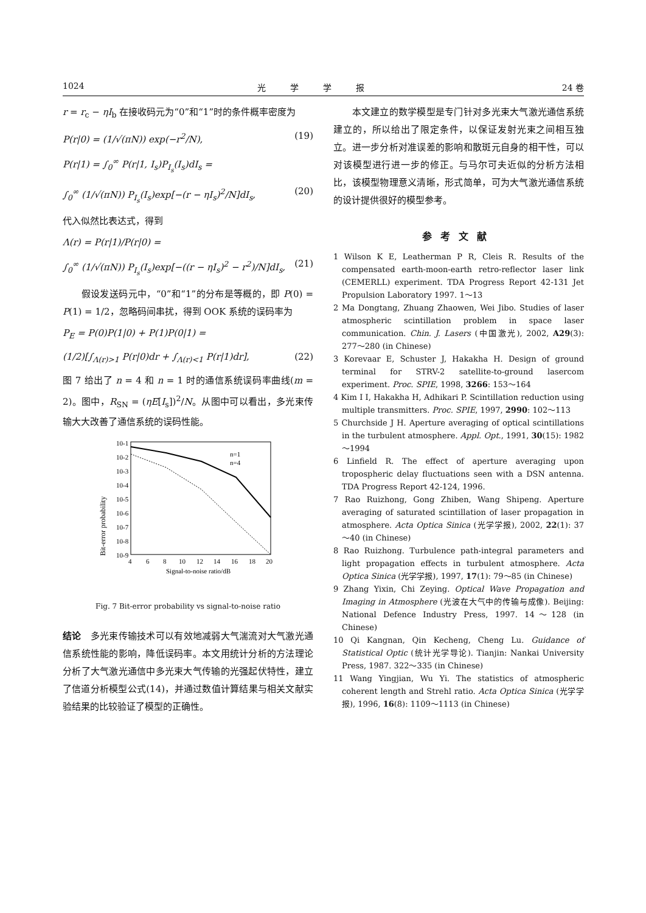1024 光学学报 24 卷
r = r<sub>c</sub> − ηI<sub>b</sub> 在接收码元为“0”和“1”时的条件概率密度为
P(r|0) = (1/√(πN)) exp(−r<sup>2</sup>/N), (19)
P(r|1) = ∫<sub>0</sub><sup>∞</sup> P(r|1, I<sub>s</sub>)P<sub>I<sub>s</sub></sub>(I<sub>s</sub>)dI<sub>s</sub> =
∫<sub>0</sub><sup>∞</sup> (1/√(πN)) P<sub>I<sub>s</sub></sub>(I<sub>s</sub>)exp[−(r − ηI<sub>s</sub>)<sup>2</sup>/N]dI<sub>s</sub>, (20)
代入似然比表达式，得到
Λ(r) = P(r|1)/P(r|0) =
∫<sub>0</sub><sup>∞</sup> (1/√(πN)) P<sub>I<sub>s</sub></sub>(I<sub>s</sub>)exp[−((r − ηI<sub>s</sub>)<sup>2</sup> − r<sup>2</sup>)/N]dI<sub>s</sub>, (21)
　　假设发送码元中，“0”和“1”的分布是等概的，即 P(0) = P(1) = 1/2，忽略码间串扰，得到 OOK 系统的误码率为
P<sub>E</sub> = P(0)P(1|0) + P(1)P(0|1) =
(1/2)[∫<sub>Λ(r)>1</sub> P(r|0)dr + ∫<sub>Λ(r)<1</sub> P(r|1)dr], (22)
图 7 给出了 n = 4 和 n = 1 时的通信系统误码率曲线(m = 2)。图中，R<sub>SN</sub> = (ηE[I<sub>s</sub>])<sup>2</sup>/N。从图中可以看出，多光束传输大大改善了通信系统的误码性能。
Bit-error probability
10-1
10-2
10-3
10-4
10-5
10-6
10-7
10-8
10-9
4
6
8
10
12
14
16
18
20
Signal-to-noise ratio/dB
n=1
n=4
Fig. 7 Bit-error probability vs signal-to-noise ratio
结论　多光束传输技术可以有效地减弱大气湍流对大气激光通信系统性能的影响，降低误码率。本文用统计分析的方法理论分析了大气激光通信中多光束大气传输的光强起伏特性，建立了信道分析模型公式(14)，并通过数值计算结果与相关文献实验结果的比较验证了模型的正确性。
　　本文建立的数学模型是专门针对多光束大气激光通信系统建立的，所以给出了限定条件，以保证发射光束之间相互独立。进一步分析对准误差的影响和散斑元自身的相干性，可以对该模型进行进一步的修正。与马尔可夫近似的分析方法相比，该模型物理意义清晰，形式简单，可为大气激光通信系统的设计提供很好的模型参考。
参考文献
1 Wilson K E, Leatherman P R, Cleis R. Results of the compensated earth-moon-earth retro-reflector laser link (CEMERLL) experiment. TDA Progress Report 42-131 Jet Propulsion Laboratory 1997. 1～13
2 Ma Dongtang, Zhuang Zhaowen, Wei Jibo. Studies of laser atmospheric scintillation problem in space laser communication. Chin. J. Lasers (中国激光), 2002, A29(3): 277～280 (in Chinese)
3 Korevaar E, Schuster J, Hakakha H. Design of ground terminal for STRV-2 satellite-to-ground lasercom experiment. Proc. SPIE, 1998, 3266: 153～164
4 Kim I I, Hakakha H, Adhikari P. Scintillation reduction using multiple transmitters. Proc. SPIE, 1997, 2990: 102～113
5 Churchside J H. Aperture averaging of optical scintillations in the turbulent atmosphere. Appl. Opt., 1991, 30(15): 1982～1994
6 Linfield R. The effect of aperture averaging upon tropospheric delay fluctuations seen with a DSN antenna. TDA Progress Report 42-124, 1996.
7 Rao Ruizhong, Gong Zhiben, Wang Shipeng. Aperture averaging of saturated scintillation of laser propagation in atmosphere. Acta Optica Sinica (光学学报), 2002, 22(1): 37～40 (in Chinese)
8 Rao Ruizhong. Turbulence path-integral parameters and light propagation effects in turbulent atmosphere. Acta Optica Sinica (光学学报), 1997, 17(1): 79～85 (in Chinese)
9 Zhang Yixin, Chi Zeying. Optical Wave Propagation and Imaging in Atmosphere (光波在大气中的传输与成像). Beijing: National Defence Industry Press, 1997. 14～128 (in Chinese)
10 Qi Kangnan, Qin Kecheng, Cheng Lu. Guidance of Statistical Optic (统计光学导论). Tianjin: Nankai University Press, 1987. 322～335 (in Chinese)
11 Wang Yingjian, Wu Yi. The statistics of atmospheric coherent length and Strehl ratio. Acta Optica Sinica (光学学报), 1996, 16(8): 1109～1113 (in Chinese)